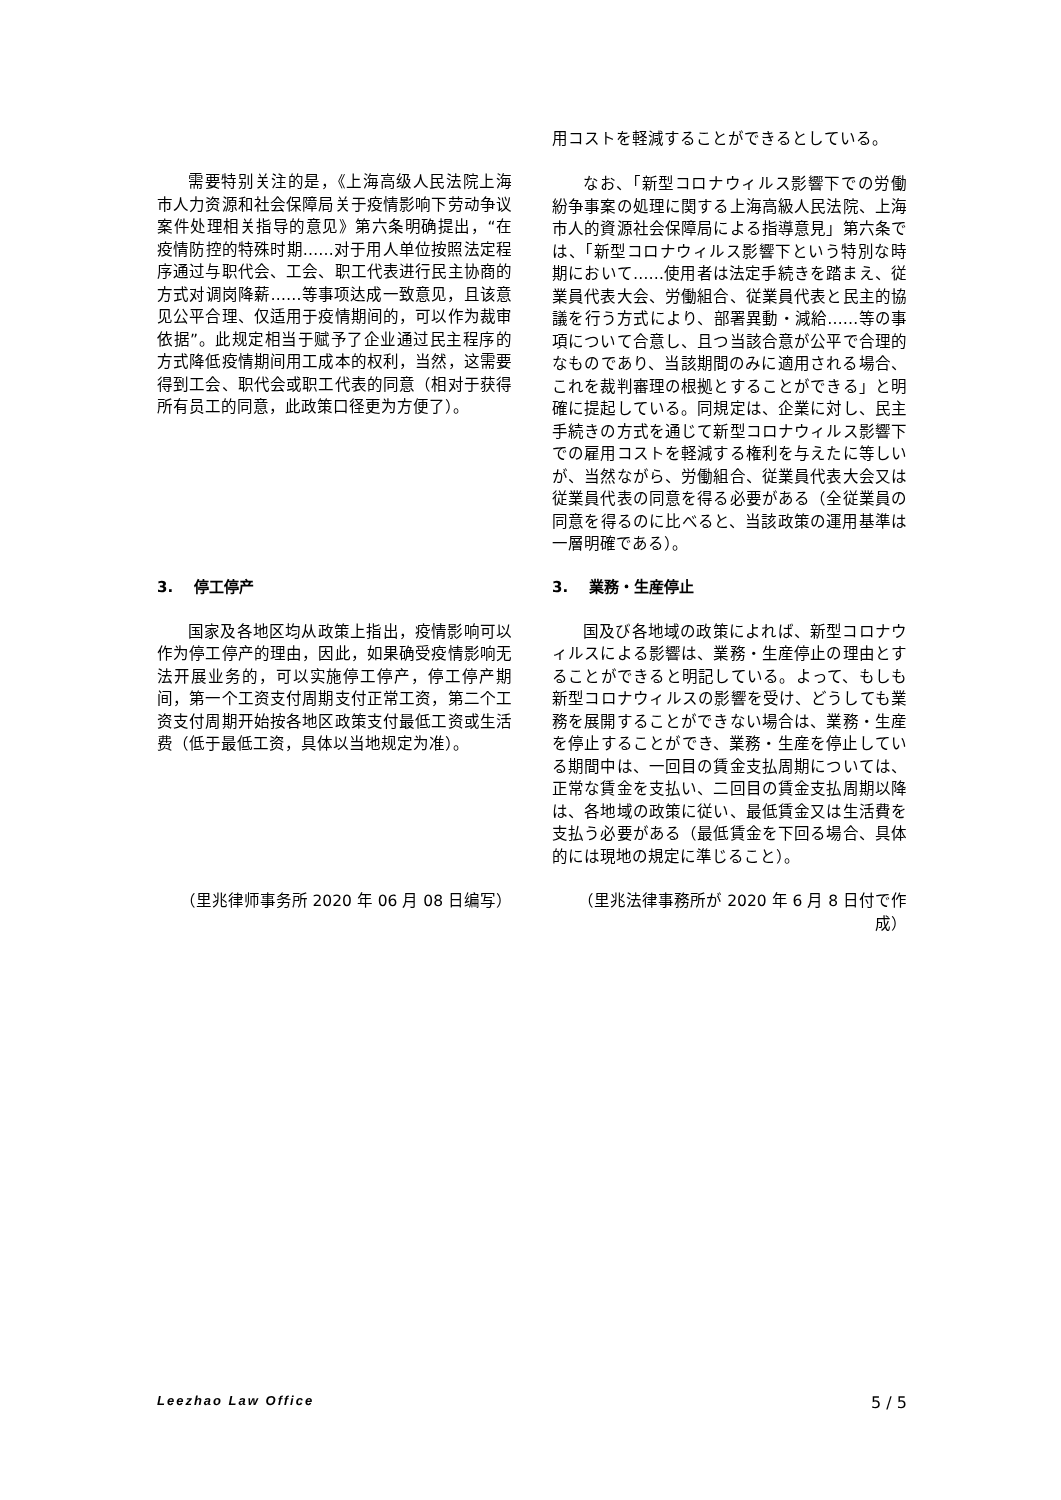需要特别关注的是，《上海高级人民法院上海市人力资源和社会保障局关于疫情影响下劳动争议案件处理相关指导的意见》第六条明确提出，“在疫情防控的特殊时期……对于用人单位按照法定程序通过与职代会、工会、职工代表进行民主协商的方式对调岗降薪……等事项达成一致意见，且该意见公平合理、仅适用于疫情期间的，可以作为裁审依据”。此规定相当于赋予了企业通过民主程序的方式降低疫情期间用工成本的权利，当然，这需要得到工会、职代会或职工代表的同意（相对于获得所有员工的同意，此政策口径更为方便了）。
用コストを軽減することができるとしている。
なお、「新型コロナウィルス影響下での労働紛争事案の処理に関する上海高級人民法院、上海市人的資源社会保障局による指導意見」第六条では、「新型コロナウィルス影響下という特別な時期において……使用者は法定手続きを踏まえ、従業員代表大会、労働組合、従業員代表と民主的協議を行う方式により、部署異動・減給……等の事項について合意し、且つ当該合意が公平で合理的なものであり、当該期間のみに適用される場合、これを裁判審理の根拠とすることができる」と明確に提起している。同規定は、企業に対し、民主手続きの方式を通じて新型コロナウィルス影響下での雇用コストを軽減する権利を与えたに等しいが、当然ながら、労働組合、従業員代表大会又は従業員代表の同意を得る必要がある（全従業員の同意を得るのに比べると、当該政策の運用基準は一層明確である）。
3. 停工停产
国家及各地区均从政策上指出，疫情影响可以作为停工停产的理由，因此，如果确受疫情影响无法开展业务的，可以实施停工停产，停工停产期间，第一个工资支付周期支付正常工资，第二个工资支付周期开始按各地区政策支付最低工资或生活费（低于最低工资，具体以当地规定为准）。
3. 業務・生産停止
国及び各地域の政策によれば、新型コロナウィルスによる影響は、業務・生産停止の理由とすることができると明記している。よって、もしも新型コロナウィルスの影響を受け、どうしても業務を展開することができない場合は、業務・生産を停止することができ、業務・生産を停止している期間中は、一回目の賃金支払周期については、正常な賃金を支払い、二回目の賃金支払周期以降は、各地域の政策に従い、最低賃金又は生活費を支払う必要がある（最低賃金を下回る場合、具体的には現地の規定に準じること）。
（里兆律师事务所 2020 年 06 月 08 日编写） （里兆法律事務所が 2020 年 6 月 8 日付で作成）
Leezhao Law Office 5 / 5